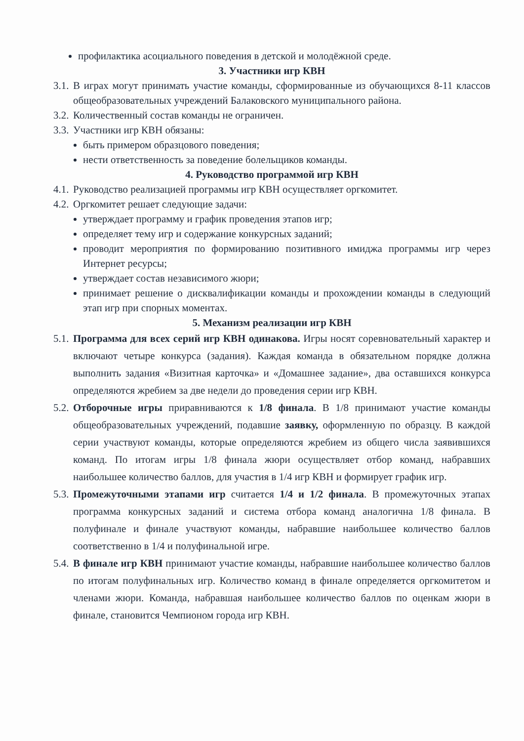профилактика асоциального поведения в детской и молодёжной среде.
3. Участники игр КВН
3.1. В играх могут принимать участие команды, сформированные из обучающихся 8-11 классов общеобразовательных учреждений Балаковского муниципального района.
3.2. Количественный состав команды не ограничен.
3.3. Участники игр КВН обязаны:
быть примером образцового поведения;
нести ответственность за поведение болельщиков команды.
4. Руководство программой игр КВН
4.1. Руководство реализацией программы игр КВН осуществляет оргкомитет.
4.2. Оргкомитет решает следующие задачи:
утверждает программу и график проведения этапов игр;
определяет тему игр и содержание конкурсных заданий;
проводит мероприятия по формированию позитивного имиджа программы игр через Интернет ресурсы;
утверждает состав независимого жюри;
принимает решение о дисквалификации команды и прохождении команды в следующий этап игр при спорных моментах.
5. Механизм реализации игр КВН
5.1. Программа для всех серий игр КВН одинакова. Игры носят соревновательный характер и включают четыре конкурса (задания). Каждая команда в обязательном порядке должна выполнить задания «Визитная карточка» и «Домашнее задание», два оставшихся конкурса определяются жребием за две недели до проведения серии игр КВН.
5.2. Отборочные игры приравниваются к 1/8 финала. В 1/8 принимают участие команды общеобразовательных учреждений, подавшие заявку, оформленную по образцу. В каждой серии участвуют команды, которые определяются жребием из общего числа заявившихся команд. По итогам игры 1/8 финала жюри осуществляет отбор команд, набравших наибольшее количество баллов, для участия в 1/4 игр КВН и формирует график игр.
5.3. Промежуточными этапами игр считается 1/4 и 1/2 финала. В промежуточных этапах программа конкурсных заданий и система отбора команд аналогична 1/8 финала. В полуфинале и финале участвуют команды, набравшие наибольшее количество баллов соответственно в 1/4 и полуфинальной игре.
5.4. В финале игр КВН принимают участие команды, набравшие наибольшее количество баллов по итогам полуфинальных игр. Количество команд в финале определяется оргкомитетом и членами жюри. Команда, набравшая наибольшее количество баллов по оценкам жюри в финале, становится Чемпионом города игр КВН.